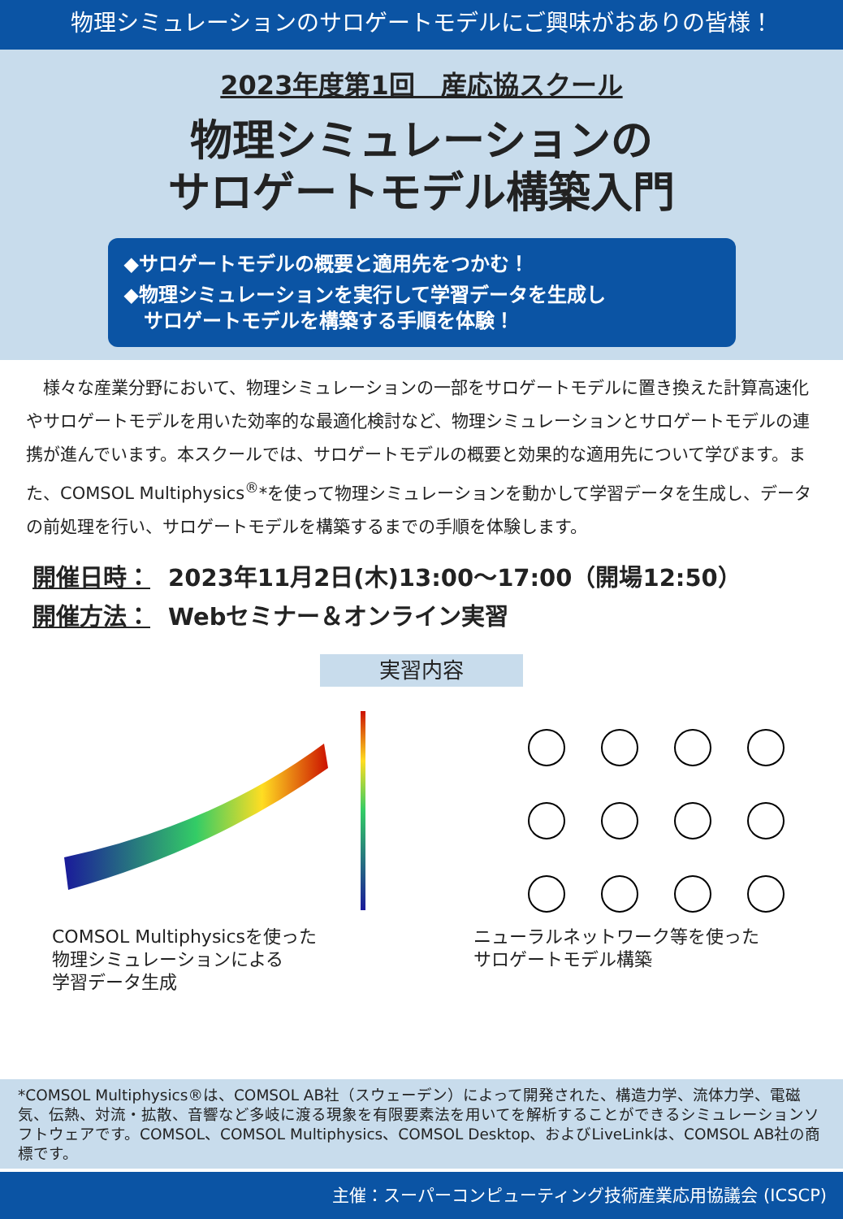物理シミュレーションのサロゲートモデルにご興味がおありの皆様！
2023年度第1回　産応協スクール
物理シミュレーションの
サロゲートモデル構築入門
◆サロゲートモデルの概要と適用先をつかむ！
◆物理シミュレーションを実行して学習データを生成し
　サロゲートモデルを構築する手順を体験！
様々な産業分野において、物理シミュレーションの一部をサロゲートモデルに置き換えた計算高速化やサロゲートモデルを用いた効率的な最適化検討など、物理シミュレーションとサロゲートモデルの連携が進んでいます。本スクールでは、サロゲートモデルの概要と効果的な適用先について学びます。また、COMSOL Multiphysics<sup>®</sup>*を使って物理シミュレーションを動かして学習データを生成し、データの前処理を行い、サロゲートモデルを構築するまでの手順を体験します。
開催日時： 2023年11月2日(木)13:00～17:00（開場12:50）
開催方法： Webセミナー＆オンライン実習
実習内容
COMSOL Multiphysicsを使った
物理シミュレーションによる
学習データ生成
ニューラルネットワーク等を使った
サロゲートモデル構築
*COMSOL Multiphysics®は、COMSOL AB社（スウェーデン）によって開発された、構造力学、流体力学、電磁気、伝熱、対流・拡散、音響など多岐に渡る現象を有限要素法を用いてを解析することができるシミュレーションソフトウェアです。COMSOL、COMSOL Multiphysics、COMSOL Desktop、およびLiveLinkは、COMSOL AB社の商標です。
主催：スーパーコンピューティング技術産業応用協議会 (ICSCP)